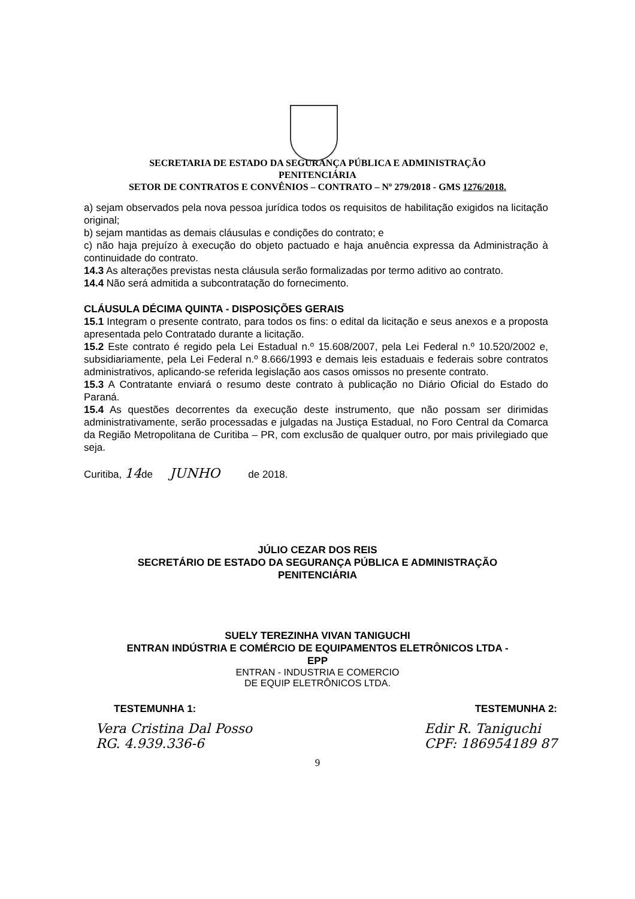SECRETARIA DE ESTADO DA SEGURANÇA PÚBLICA E ADMINISTRAÇÃO
PENITENCIÁRIA
SETOR DE CONTRATOS E CONVÊNIOS – CONTRATO – Nº 279/2018 - GMS 1276/2018.
a) sejam observados pela nova pessoa jurídica todos os requisitos de habilitação exigidos na licitação original;
b) sejam mantidas as demais cláusulas e condições do contrato; e
c) não haja prejuízo à execução do objeto pactuado e haja anuência expressa da Administração à continuidade do contrato.
14.3 As alterações previstas nesta cláusula serão formalizadas por termo aditivo ao contrato.
14.4 Não será admitida a subcontratação do fornecimento.
CLÁUSULA DÉCIMA QUINTA - DISPOSIÇÕES GERAIS
15.1 Integram o presente contrato, para todos os fins: o edital da licitação e seus anexos e a proposta apresentada pelo Contratado durante a licitação.
15.2 Este contrato é regido pela Lei Estadual n.º 15.608/2007, pela Lei Federal n.º 10.520/2002 e, subsidiariamente, pela Lei Federal n.º 8.666/1993 e demais leis estaduais e federais sobre contratos administrativos, aplicando-se referida legislação aos casos omissos no presente contrato.
15.3 A Contratante enviará o resumo deste contrato à publicação no Diário Oficial do Estado do Paraná.
15.4 As questões decorrentes da execução deste instrumento, que não possam ser dirimidas administrativamente, serão processadas e julgadas na Justiça Estadual, no Foro Central da Comarca da Região Metropolitana de Curitiba – PR, com exclusão de qualquer outro, por mais privilegiado que seja.
Curitiba, 14de JUNHO de 2018.
JÚLIO CEZAR DOS REIS
SECRETÁRIO DE ESTADO DA SEGURANÇA PÚBLICA E ADMINISTRAÇÃO
PENITENCIÁRIA
SUELY TEREZINHA VIVAN TANIGUCHI
ENTRAN INDÚSTRIA E COMÉRCIO DE EQUIPAMENTOS ELETRÔNICOS LTDA -
EPP
ENTRAN - INDUSTRIA E COMERCIO
DE EQUIP ELETRÔNICOS LTDA.
TESTEMUNHA 1: TESTEMUNHA 2:
Vera Cristina Dal Posso
RG. 4.939.336-6 Edir R. Taniguchi
CPF: 186954189 87
9